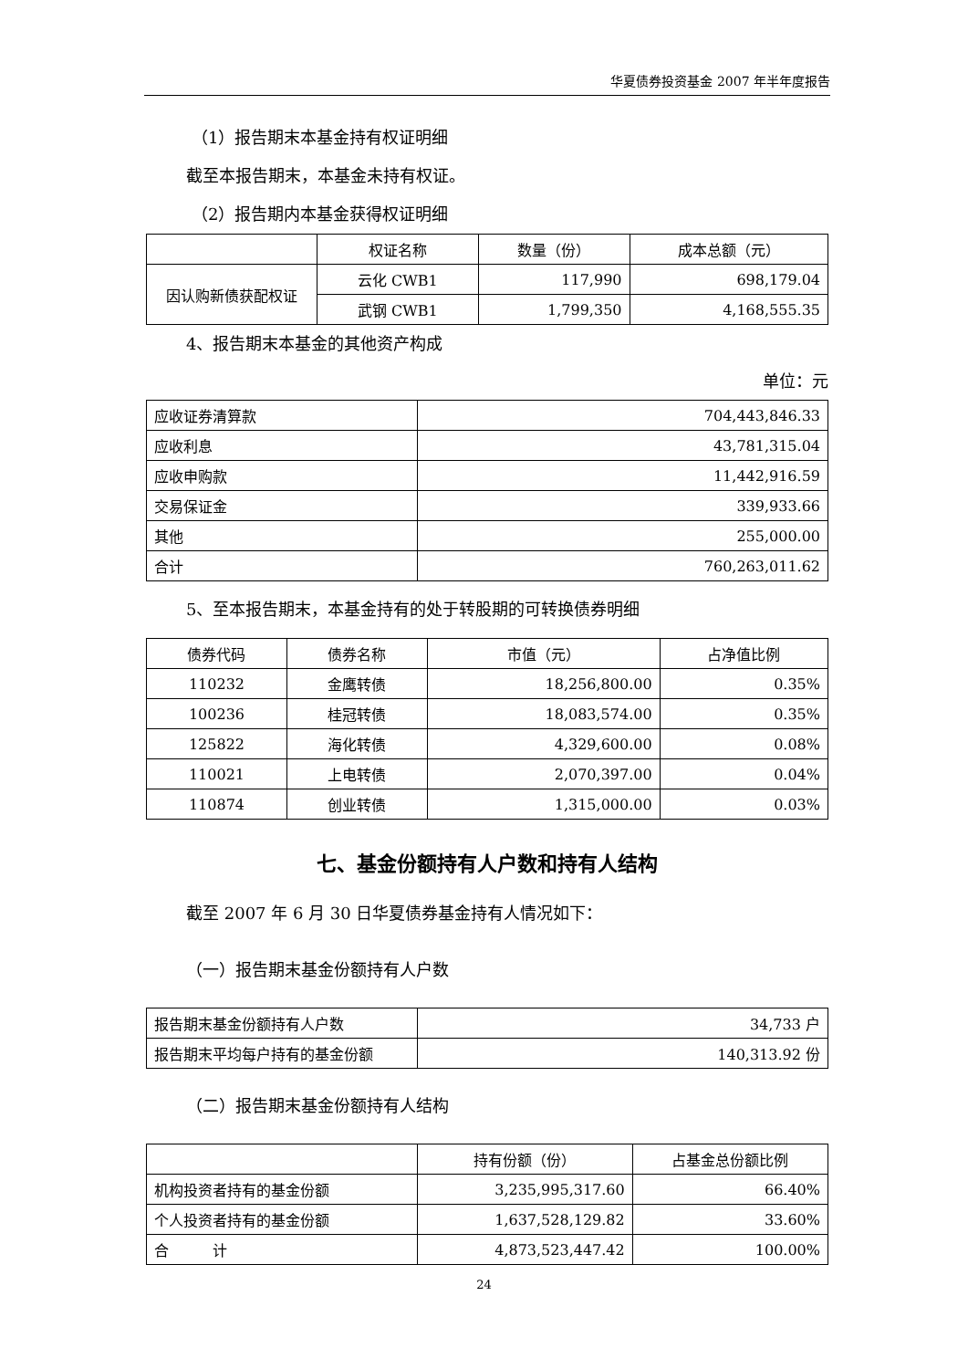华夏债券投资基金 2007 年半年度报告
（1）报告期末本基金持有权证明细
截至本报告期末，本基金未持有权证。
（2）报告期内本基金获得权证明细
| | 权证名称 | 数量（份） | 成本总额（元） |
| 因认购新债获配权证 | 云化 CWB1 | 117,990 | 698,179.04 |
| | 武钢 CWB1 | 1,799,350 | 4,168,555.35 |
4、报告期末本基金的其他资产构成
单位：元
| 应收证券清算款 | 704,443,846.33 |
| 应收利息 | 43,781,315.04 |
| 应收申购款 | 11,442,916.59 |
| 交易保证金 | 339,933.66 |
| 其他 | 255,000.00 |
| 合计 | 760,263,011.62 |
5、至本报告期末，本基金持有的处于转股期的可转换债券明细
| 债券代码 | 债券名称 | 市值（元） | 占净值比例 |
| 110232 | 金鹰转债 | 18,256,800.00 | 0.35% |
| 100236 | 桂冠转债 | 18,083,574.00 | 0.35% |
| 125822 | 海化转债 | 4,329,600.00 | 0.08% |
| 110021 | 上电转债 | 2,070,397.00 | 0.04% |
| 110874 | 创业转债 | 1,315,000.00 | 0.03% |
七、基金份额持有人户数和持有人结构
截至 2007 年 6 月 30 日华夏债券基金持有人情况如下：
（一）报告期末基金份额持有人户数
| 报告期末基金份额持有人户数 | 34,733 户 |
| 报告期末平均每户持有的基金份额 | 140,313.92 份 |
（二）报告期末基金份额持有人结构
| | 持有份额（份） | 占基金总份额比例 |
| 机构投资者持有的基金份额 | 3,235,995,317.60 | 66.40% |
| 个人投资者持有的基金份额 | 1,637,528,129.82 | 33.60% |
| 合 计 | 4,873,523,447.42 | 100.00% |
24